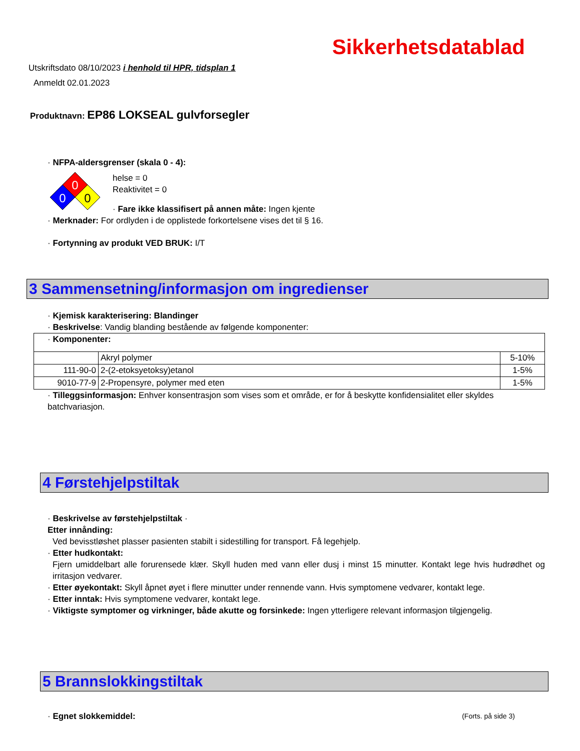Sikkerhetsdatablad
Utskriftsdato 08/10/2023 i henhold til HPR, tidsplan 1
Anmeldt 02.01.2023
Produktnavn: EP86 LOKSEAL gulvforsegler
· NFPA-aldersgrenser (skala 0 - 4):
0
0
0
helse = 0
Reaktivitet = 0
· Fare ikke klassifisert på annen måte: Ingen kjente
· Merknader: For ordlyden i de opplistede forkortelsene vises det til § 16.
· Fortynning av produkt VED BRUK: I/T
3 Sammensetning/informasjon om ingredienser
· Kjemisk karakterisering: Blandinger
· Beskrivelse: Vandig blanding bestående av følgende komponenter:
| · Komponenter: | | |
| | Akryl polymer | 5-10% |
| 111-90-0 | 2-(2-etoksyetoksy)etanol | 1-5% |
| 9010-77-9 | 2-Propensyre, polymer med eten | 1-5% |
· Tilleggsinformasjon: Enhver konsentrasjon som vises som et område, er for å beskytte konfidensialitet eller skyldes batchvariasjon.
4 Førstehjelpstiltak
· Beskrivelse av førstehjelpstiltak ·
Etter innånding:
Ved bevisstløshet plasser pasienten stabilt i sidestilling for transport. Få legehjelp.
· Etter hudkontakt:
Fjern umiddelbart alle forurensede klær. Skyll huden med vann eller dusj i minst 15 minutter. Kontakt lege hvis hudrødhet og irritasjon vedvarer.
· Etter øyekontakt: Skyll åpnet øyet i flere minutter under rennende vann. Hvis symptomene vedvarer, kontakt lege.
· Etter inntak: Hvis symptomene vedvarer, kontakt lege.
· Viktigste symptomer og virkninger, både akutte og forsinkede: Ingen ytterligere relevant informasjon tilgjengelig.
5 Brannslokkingstiltak
· Egnet slokkemiddel:
(Forts. på side 3)